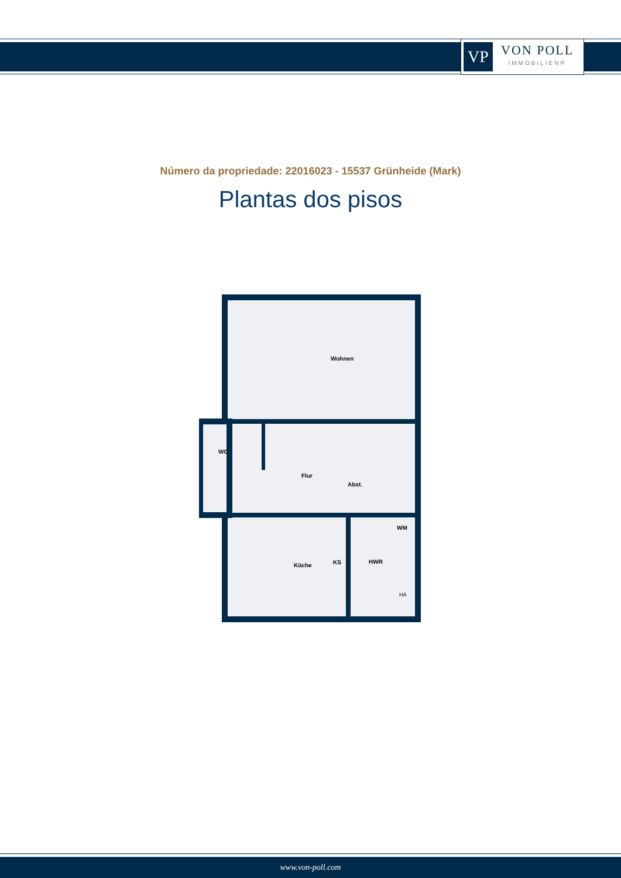VP
VON POLL
IMMOBILIEN®
Número da propriedade: 22016023 - 15537 Grünheide (Mark)
Plantas dos pisos
Wohnen
WC
Flur
Abst.
Küche
KS
HWR
WM
HA
www.von-poll.com